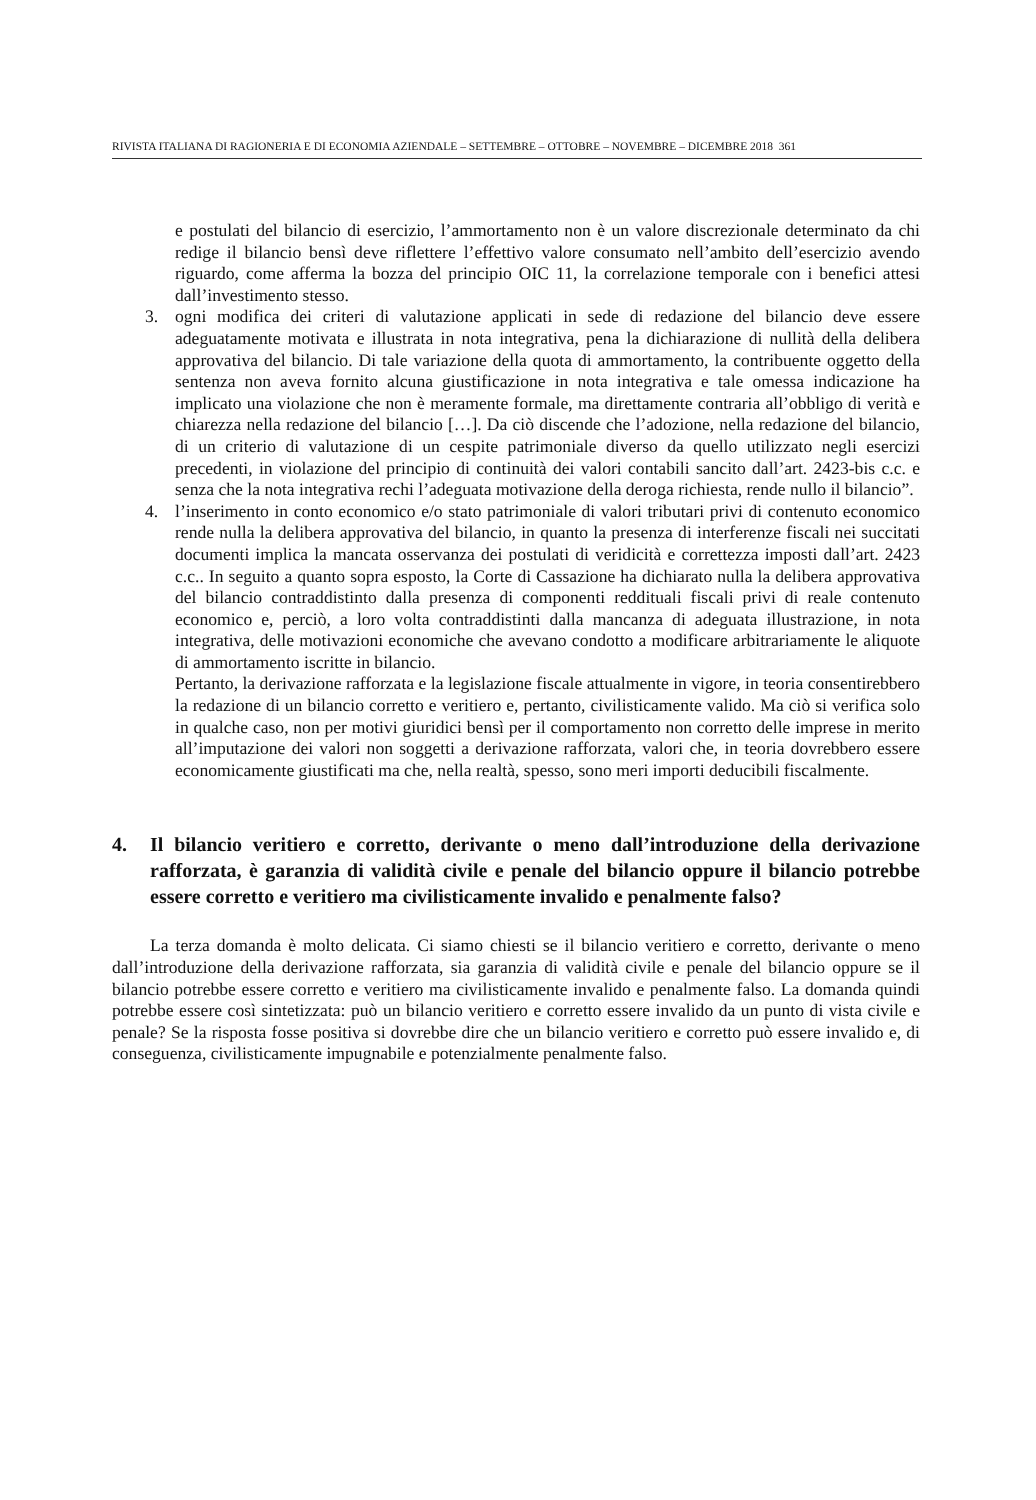RIVISTA ITALIANA DI RAGIONERIA E DI ECONOMIA AZIENDALE – SETTEMBRE – OTTOBRE – NOVEMBRE – DICEMBRE 2018 361
e postulati del bilancio di esercizio, l’ammortamento non è un valore discrezionale determinato da chi redige il bilancio bensì deve riflettere l’effettivo valore consumato nell’ambito dell’esercizio avendo riguardo, come afferma la bozza del principio OIC 11, la correlazione temporale con i benefici attesi dall’investimento stesso.
3. ogni modifica dei criteri di valutazione applicati in sede di redazione del bilancio deve essere adeguatamente motivata e illustrata in nota integrativa, pena la dichiarazione di nullità della delibera approvativa del bilancio. Di tale variazione della quota di ammortamento, la contribuente oggetto della sentenza non aveva fornito alcuna giustificazione in nota integrativa e tale omessa indicazione ha implicato una violazione che non è meramente formale, ma direttamente contraria all’obbligo di verità e chiarezza nella redazione del bilancio […]. Da ciò discende che l’adozione, nella redazione del bilancio, di un criterio di valutazione di un cespite patrimoniale diverso da quello utilizzato negli esercizi precedenti, in violazione del principio di continuità dei valori contabili sancito dall’art. 2423-bis c.c. e senza che la nota integrativa rechi l’adeguata motivazione della deroga richiesta, rende nullo il bilancio”.
4. l’inserimento in conto economico e/o stato patrimoniale di valori tributari privi di contenuto economico rende nulla la delibera approvativa del bilancio, in quanto la presenza di interferenze fiscali nei succitati documenti implica la mancata osservanza dei postulati di veridicità e correttezza imposti dall’art. 2423 c.c.. In seguito a quanto sopra esposto, la Corte di Cassazione ha dichiarato nulla la delibera approvativa del bilancio contraddistinto dalla presenza di componenti reddituali fiscali privi di reale contenuto economico e, perciò, a loro volta contraddistinti dalla mancanza di adeguata illustrazione, in nota integrativa, delle motivazioni economiche che avevano condotto a modificare arbitrariamente le aliquote di ammortamento iscritte in bilancio.
Pertanto, la derivazione rafforzata e la legislazione fiscale attualmente in vigore, in teoria consentirebbero la redazione di un bilancio corretto e veritiero e, pertanto, civilisticamente valido. Ma ciò si verifica solo in qualche caso, non per motivi giuridici bensì per il comportamento non corretto delle imprese in merito all’imputazione dei valori non soggetti a derivazione rafforzata, valori che, in teoria dovrebbero essere economicamente giustificati ma che, nella realtà, spesso, sono meri importi deducibili fiscalmente.
4. Il bilancio veritiero e corretto, derivante o meno dall’introduzione della derivazione rafforzata, è garanzia di validità civile e penale del bilancio oppure il bilancio potrebbe essere corretto e veritiero ma civilisticamente invalido e penalmente falso?
La terza domanda è molto delicata. Ci siamo chiesti se il bilancio veritiero e corretto, derivante o meno dall’introduzione della derivazione rafforzata, sia garanzia di validità civile e penale del bilancio oppure se il bilancio potrebbe essere corretto e veritiero ma civilisticamente invalido e penalmente falso. La domanda quindi potrebbe essere così sintetizzata: può un bilancio veritiero e corretto essere invalido da un punto di vista civile e penale? Se la risposta fosse positiva si dovrebbe dire che un bilancio veritiero e corretto può essere invalido e, di conseguenza, civilisticamente impugnabile e potenzialmente penalmente falso.